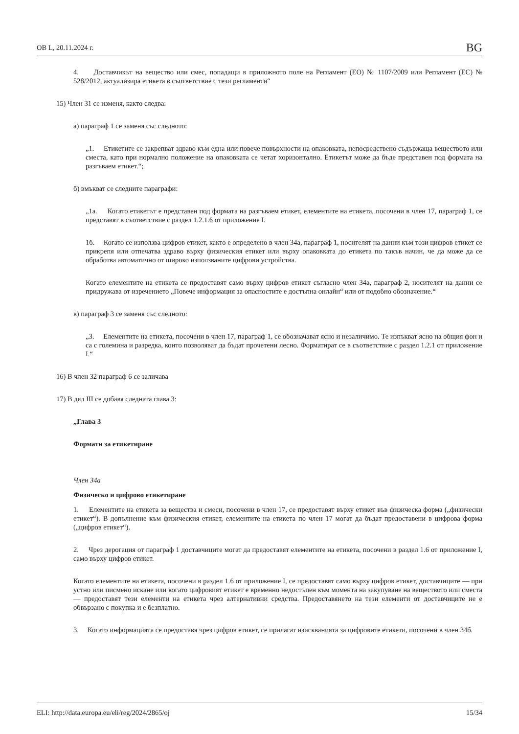ОВ L, 20.11.2024 г. BG
4. Доставчикът на вещество или смес, попадащи в приложното поле на Регламент (ЕО) № 1107/2009 или Регламент (ЕС) № 528/2012, актуализира етикета в съответствие с тези регламенти“
15) Член 31 се изменя, както следва:
а) параграф 1 се заменя със следното:
„1. Етикетите се закрепват здраво към една или повече повърхности на опаковката, непосредствено съдържаща веществото или сместа, като при нормално положение на опаковката се четат хоризонтално. Етикетът може да бъде представен под формата на разгъваем етикет.“;
б) вмъкват се следните параграфи:
„1а. Когато етикетът е представен под формата на разгъваем етикет, елементите на етикета, посочени в член 17, параграф 1, се представят в съответствие с раздел 1.2.1.6 от приложение I.
1б. Когато се използва цифров етикет, както е определено в член 34а, параграф 1, носителят на данни към този цифров етикет се прикрепя или отпечатва здраво върху физическия етикет или върху опаковката до етикета по такъв начин, че да може да се обработва автоматично от широко използваните цифрови устройства.
Когато елементите на етикета се предоставят само върху цифров етикет съгласно член 34а, параграф 2, носителят на данни се придружава от изречението „Повече информация за опасностите е достъпна онлайн“ или от подобно обозначение.“
в) параграф 3 се заменя със следното:
„3. Елементите на етикета, посочени в член 17, параграф 1, се обозначават ясно и незаличимо. Те изпъкват ясно на общия фон и са с големина и разредка, които позволяват да бъдат прочетени лесно. Форматират се в съответствие с раздел 1.2.1 от приложение I.“
16) В член 32 параграф 6 се заличава
17) В дял III се добавя следната глава 3:
„Глава 3
Формати за етикетиране
Член 34а
Физическо и цифрово етикетиране
1. Елементите на етикета за вещества и смеси, посочени в член 17, се предоставят върху етикет във физическа форма („физически етикет“). В допълнение към физическия етикет, елементите на етикета по член 17 могат да бъдат предоставени в цифрова форма („цифров етикет“).
2. Чрез дерогация от параграф 1 доставчиците могат да предоставят елементите на етикета, посочени в раздел 1.6 от приложение I, само върху цифров етикет.
Когато елементите на етикета, посочени в раздел 1.6 от приложение I, се предоставят само върху цифров етикет, доставчиците — при устно или писмено искане или когато цифровият етикет е временно недостъпен към момента на закупуване на веществото или сместа — предоставят тези елементи на етикета чрез алтернативни средства. Предоставянето на тези елементи от доставчиците не е обвързано с покупка и е безплатно.
3. Когато информацията се предоставя чрез цифров етикет, се прилагат изискванията за цифровите етикети, посочени в член 34б.
ELI: http://data.europa.eu/eli/reg/2024/2865/oj 15/34